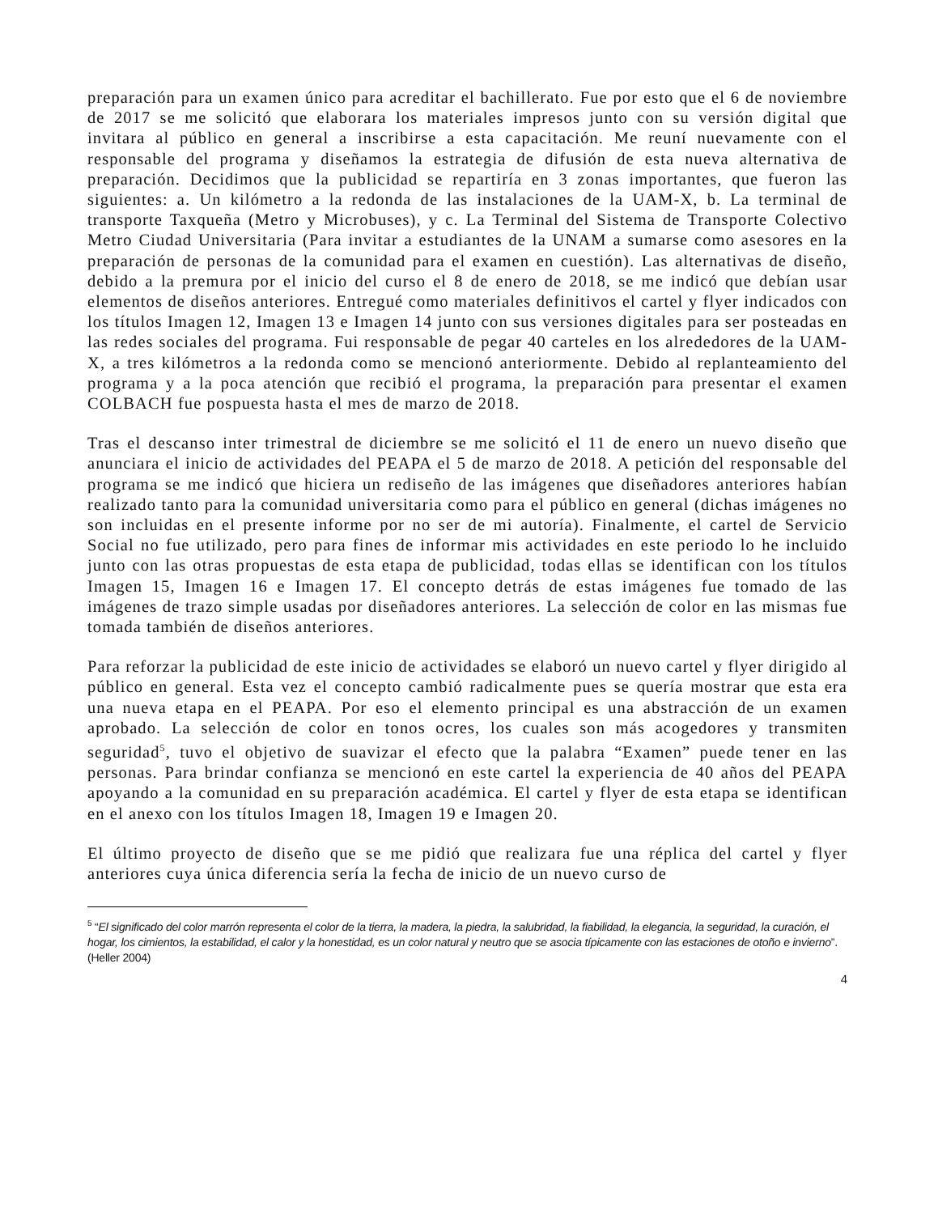preparación para un examen único para acreditar el bachillerato. Fue por esto que el 6 de noviembre de 2017 se me solicitó que elaborara los materiales impresos junto con su versión digital que invitara al público en general a inscribirse a esta capacitación. Me reuní nuevamente con el responsable del programa y diseñamos la estrategia de difusión de esta nueva alternativa de preparación. Decidimos que la publicidad se repartiría en 3 zonas importantes, que fueron las siguientes: a. Un kilómetro a la redonda de las instalaciones de la UAM-X, b. La terminal de transporte Taxqueña (Metro y Microbuses), y c. La Terminal del Sistema de Transporte Colectivo Metro Ciudad Universitaria (Para invitar a estudiantes de la UNAM a sumarse como asesores en la preparación de personas de la comunidad para el examen en cuestión). Las alternativas de diseño, debido a la premura por el inicio del curso el 8 de enero de 2018, se me indicó que debían usar elementos de diseños anteriores. Entregué como materiales definitivos el cartel y flyer indicados con los títulos Imagen 12, Imagen 13 e Imagen 14 junto con sus versiones digitales para ser posteadas en las redes sociales del programa. Fui responsable de pegar 40 carteles en los alrededores de la UAM-X, a tres kilómetros a la redonda como se mencionó anteriormente. Debido al replanteamiento del programa y a la poca atención que recibió el programa, la preparación para presentar el examen COLBACH fue pospuesta hasta el mes de marzo de 2018.
Tras el descanso inter trimestral de diciembre se me solicitó el 11 de enero un nuevo diseño que anunciara el inicio de actividades del PEAPA el 5 de marzo de 2018. A petición del responsable del programa se me indicó que hiciera un rediseño de las imágenes que diseñadores anteriores habían realizado tanto para la comunidad universitaria como para el público en general (dichas imágenes no son incluidas en el presente informe por no ser de mi autoría). Finalmente, el cartel de Servicio Social no fue utilizado, pero para fines de informar mis actividades en este periodo lo he incluido junto con las otras propuestas de esta etapa de publicidad, todas ellas se identifican con los títulos Imagen 15, Imagen 16 e Imagen 17. El concepto detrás de estas imágenes fue tomado de las imágenes de trazo simple usadas por diseñadores anteriores. La selección de color en las mismas fue tomada también de diseños anteriores.
Para reforzar la publicidad de este inicio de actividades se elaboró un nuevo cartel y flyer dirigido al público en general. Esta vez el concepto cambió radicalmente pues se quería mostrar que esta era una nueva etapa en el PEAPA. Por eso el elemento principal es una abstracción de un examen aprobado. La selección de color en tonos ocres, los cuales son más acogedores y transmiten seguridad<sup>5</sup>, tuvo el objetivo de suavizar el efecto que la palabra “Examen” puede tener en las personas. Para brindar confianza se mencionó en este cartel la experiencia de 40 años del PEAPA apoyando a la comunidad en su preparación académica. El cartel y flyer de esta etapa se identifican en el anexo con los títulos Imagen 18, Imagen 19 e Imagen 20.
El último proyecto de diseño que se me pidió que realizara fue una réplica del cartel y flyer anteriores cuya única diferencia sería la fecha de inicio de un nuevo curso de
<sup>5</sup> “El significado del color marrón representa el color de la tierra, la madera, la piedra, la salubridad, la fiabilidad, la elegancia, la seguridad, la curación, el hogar, los cimientos, la estabilidad, el calor y la honestidad, es un color natural y neutro que se asocia típicamente con las estaciones de otoño e invierno”. (Heller 2004)
4